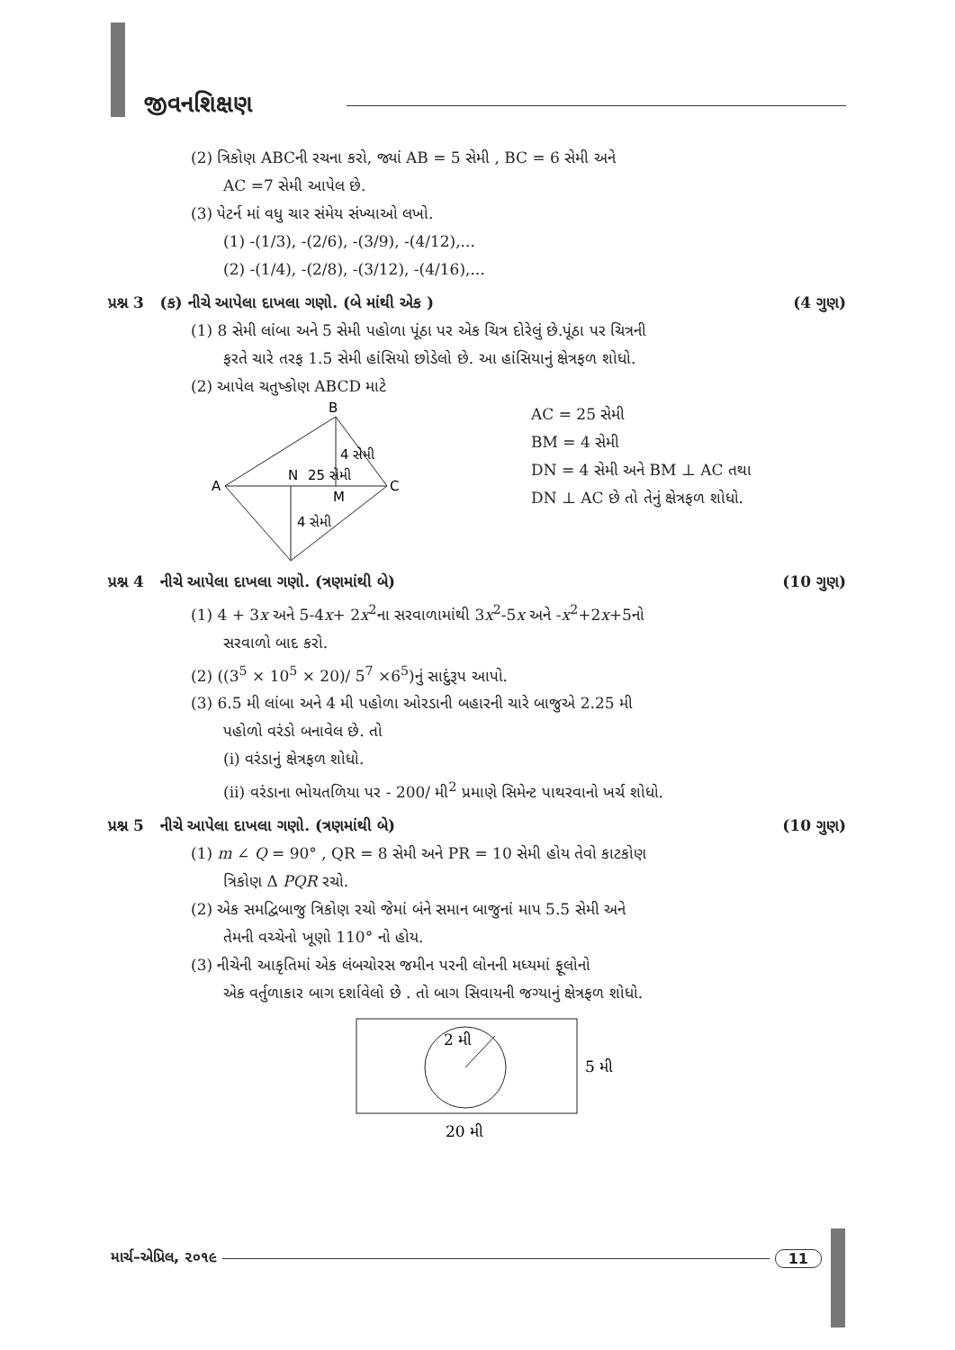જીવનશિક્ષણ
(2) ત્રિકોણ ABCની રચના કરો, જ્યાં AB = 5 સેમી , BC = 6 સેમી અને
AC =7 સેમી આપેલ છે.
(3) પેટર્ન માં વધુ ચાર સંમેય સંખ્યાઓ લખો.
(1) -(1/3), -(2/6), -(3/9), -(4/12),...
(2) -(1/4), -(2/8), -(3/12), -(4/16),...
પ્રશ્ન 3 (ક) નીચે આપેલા દાખલા ગણો. (બે માંથી એક ) (4 ગુણ)
(1) 8 સેમી લાંબા અને 5 સેમી પહોળા પૂંઠા પર એક ચિત્ર દોરેલું છે.પૂંઠા પર ચિત્રની
ફરતે ચારે તરફ 1.5 સેમી હાંસિયો છોડેલો છે. આ હાંસિયાનું ક્ષેત્રફળ શોધો.
(2) આપેલ ચતુષ્કોણ ABCD માટે
B
A
C
N
25 સેમી
M
4 સેમી
4 સેમી
AC = 25 સેમી
BM = 4 સેમી
DN = 4 સેમી અને BM ⊥ AC તથા
DN ⊥ AC છે તો તેનું ક્ષેત્રફળ શોધો.
પ્રશ્ન 4 નીચે આપેલા દાખલા ગણો. (ત્રણમાંથી બે) (10 ગુણ)
(1) 4 + 3x અને 5-4x+ 2x<sup>2</sup>ના સરવાળામાંથી 3x<sup>2</sup>-5x અને -x<sup>2</sup>+2x+5નો
સરવાળો બાદ કરો.
(2) ((3<sup>5</sup> × 10<sup>5</sup> × 20)/ 5<sup>7</sup> ×6<sup>5</sup>)નું સાદુંરૂપ આપો.
(3) 6.5 મી લાંબા અને 4 મી પહોળા ઓરડાની બહારની ચારે બાજુએ 2.25 મી
પહોળો વરંડો બનાવેલ છે. તો
(i) વરંડાનું ક્ષેત્રફળ શોધો.
(ii) વરંડાના ભોયતળિયા પર - 200/ મી<sup>2</sup> પ્રમાણે સિમેન્ટ પાથરવાનો ખર્ચ શોધો.
પ્રશ્ન 5 નીચે આપેલા દાખલા ગણો. (ત્રણમાંથી બે) (10 ગુણ)
(1) m ∠ Q = 90° , QR = 8 સેમી અને PR = 10 સેમી હોય તેવો કાટકોણ
ત્રિકોણ Δ PQR રચો.
(2) એક સમદ્વિબાજુ ત્રિકોણ રચો જેમાં બંને સમાન બાજુનાં માપ 5.5 સેમી અને
તેમની વચ્ચેનો ખૂણો 110° નો હોય.
(3) નીચેની આકૃતિમાં એક લંબચોરસ જમીન પરની લોનની મધ્યમાં ફૂલોનો
એક વર્તુળાકાર બાગ દર્શાવેલો છે . તો બાગ સિવાયની જગ્યાનું ક્ષેત્રફળ શોધો.
2 મી
5 મી
20 મી
માર્ચ–એપ્રિલ, ૨૦૧૯ 11